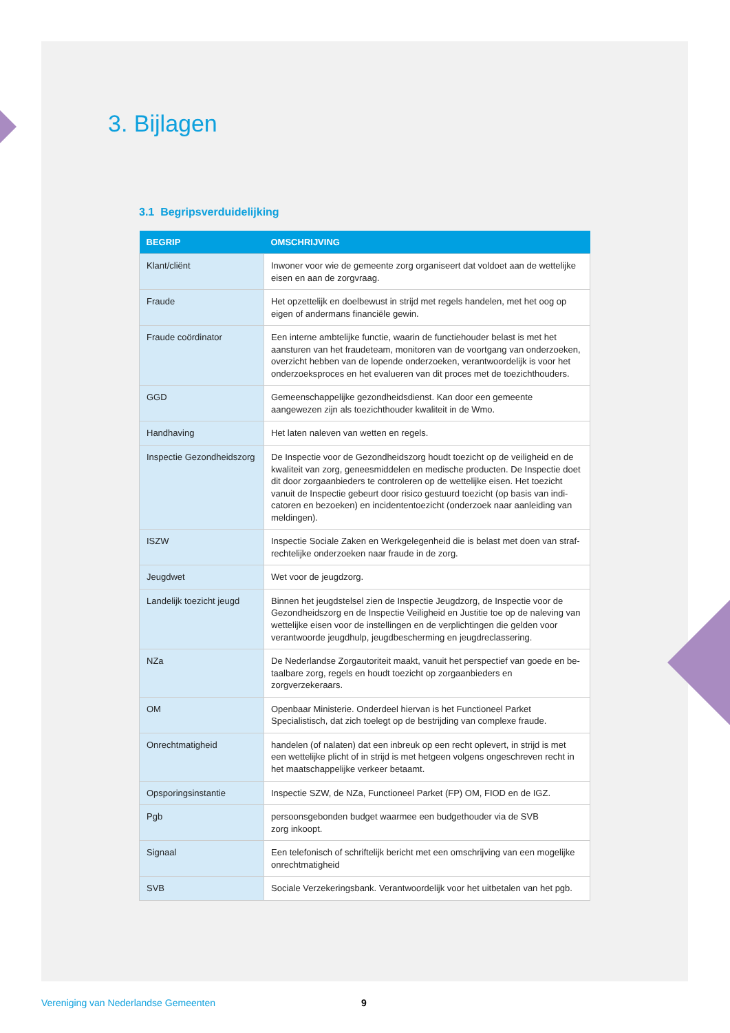3. Bijlagen
3.1 Begripsverduidelijking
| BEGRIP | OMSCHRIJVING |
| --- | --- |
| Klant/cliënt | Inwoner voor wie de gemeente zorg organiseert dat voldoet aan de wettelijke eisen en aan de zorgvraag. |
| Fraude | Het opzettelijk en doelbewust in strijd met regels handelen, met het oog op eigen of andermans financiële gewin. |
| Fraude coördinator | Een interne ambtelijke functie, waarin de functiehouder belast is met het aansturen van het fraudeteam, monitoren van de voortgang van onderzoeken, overzicht hebben van de lopende onderzoeken, verantwoordelijk is voor het onderzoeksproces en het evalueren van dit proces met de toezichthouders. |
| GGD | Gemeenschappelijke gezondheidsdienst. Kan door een gemeente aangewezen zijn als toezichthouder kwaliteit in de Wmo. |
| Handhaving | Het laten naleven van wetten en regels. |
| Inspectie Gezondheidszorg | De Inspectie voor de Gezondheidszorg houdt toezicht op de veiligheid en de kwaliteit van zorg, geneesmiddelen en medische producten. De Inspectie doet dit door zorgaanbieders te controleren op de wettelijke eisen. Het toezicht vanuit de Inspectie gebeurt door risico gestuurd toezicht (op basis van indi-catoren en bezoeken) en incidententoezicht (onderzoek naar aanleiding van meldingen). |
| ISZW | Inspectie Sociale Zaken en Werkgelegenheid die is belast met doen van straf-rechtelijke onderzoeken naar fraude in de zorg. |
| Jeugdwet | Wet voor de jeugdzorg. |
| Landelijk toezicht jeugd | Binnen het jeugdstelsel zien de Inspectie Jeugdzorg, de Inspectie voor de Gezondheidszorg en de Inspectie Veiligheid en Justitie toe op de naleving van wettelijke eisen voor de instellingen en de verplichtingen die gelden voor verantwoorde jeugdhulp, jeugdbescherming en jeugdreclassering. |
| NZa | De Nederlandse Zorgautoriteit maakt, vanuit het perspectief van goede en be-taalbare zorg, regels en houdt toezicht op zorgaanbieders en zorgverzekeraars. |
| OM | Openbaar Ministerie. Onderdeel hiervan is het Functioneel Parket Specialistisch, dat zich toelegt op de bestrijding van complexe fraude. |
| Onrechtmatigheid | handelen (of nalaten) dat een inbreuk op een recht oplevert, in strijd is met een wettelijke plicht of in strijd is met hetgeen volgens ongeschreven recht in het maatschappelijke verkeer betaamt. |
| Opsporingsinstantie | Inspectie SZW, de NZa, Functioneel Parket (FP) OM, FIOD en de IGZ. |
| Pgb | persoonsgebonden budget waarmee een budgethouder via de SVB zorg inkoopt. |
| Signaal | Een telefonisch of schriftelijk bericht met een omschrijving van een mogelijke onrechtmatigheid |
| SVB | Sociale Verzekeringsbank. Verantwoordelijk voor het uitbetalen van het pgb. |
Vereniging van Nederlandse Gemeenten 9